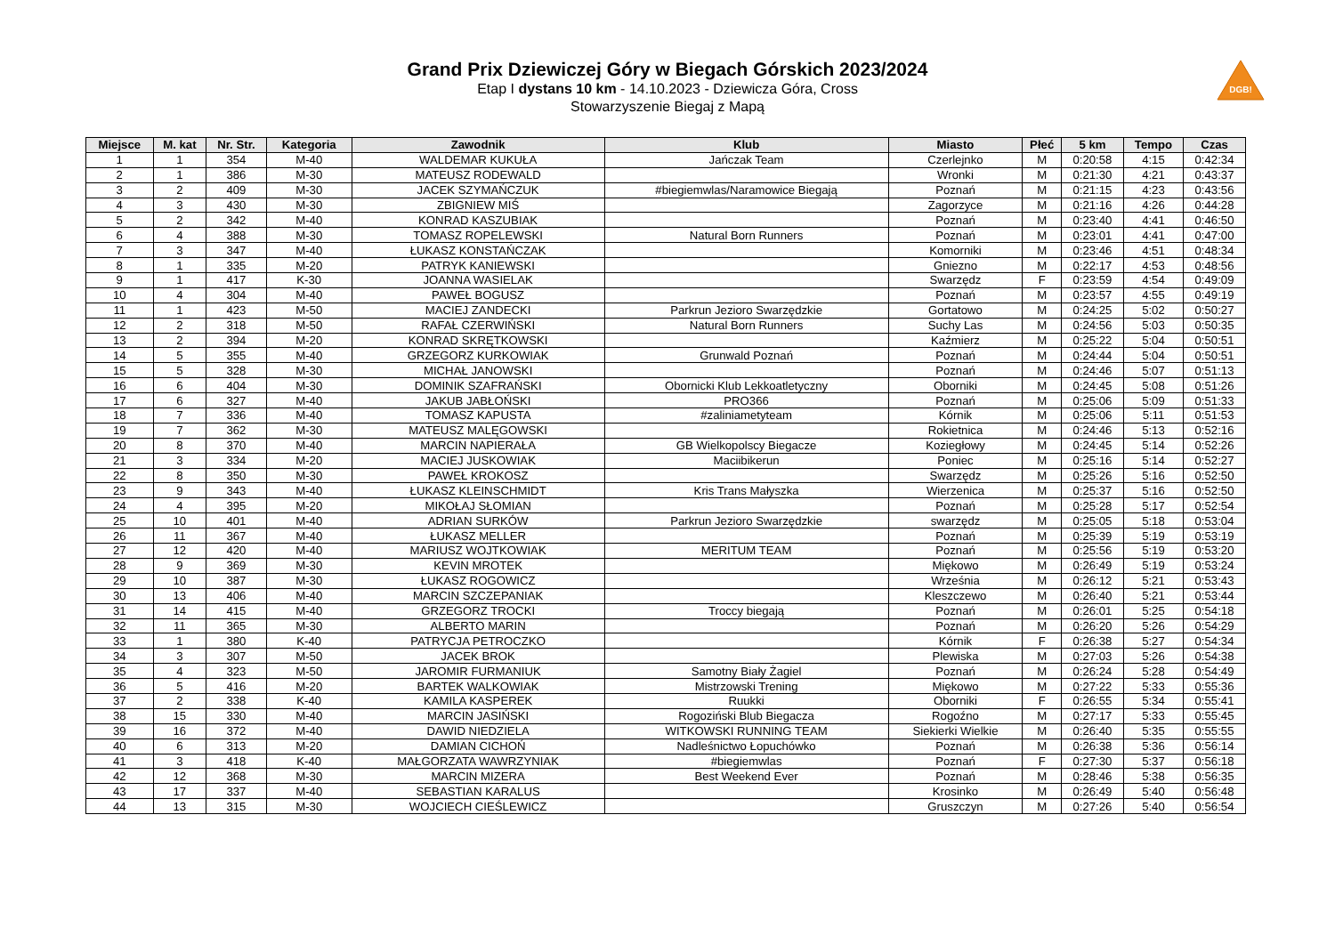Grand Prix Dziewiczej Góry w Biegach Górskich 2023/2024
Etap I dystans 10 km - 14.10.2023 - Dziewicza Góra, Cross
Stowarzyszenie Biegaj z Mapą
DGB!
| Miejsce | M. kat | Nr. Str. | Kategoria | Zawodnik | Klub | Miasto | Płeć | 5 km | Tempo | Czas |
| --- | --- | --- | --- | --- | --- | --- | --- | --- | --- | --- |
| 1 | 1 | 354 | M-40 | WALDEMAR KUKUŁA | Jańczak Team | Czerlejnko | M | 0:20:58 | 4:15 | 0:42:34 |
| 2 | 1 | 386 | M-30 | MATEUSZ RODEWALD | | Wronki | M | 0:21:30 | 4:21 | 0:43:37 |
| 3 | 2 | 409 | M-30 | JACEK SZYMAŃCZUK | #biegiemwlas/Naramowice Biegają | Poznań | M | 0:21:15 | 4:23 | 0:43:56 |
| 4 | 3 | 430 | M-30 | ZBIGNIEW MIŚ | | Zagorzyce | M | 0:21:16 | 4:26 | 0:44:28 |
| 5 | 2 | 342 | M-40 | KONRAD KASZUBIAK | | Poznań | M | 0:23:40 | 4:41 | 0:46:50 |
| 6 | 4 | 388 | M-30 | TOMASZ ROPELEWSKI | Natural Born Runners | Poznań | M | 0:23:01 | 4:41 | 0:47:00 |
| 7 | 3 | 347 | M-40 | ŁUKASZ KONSTAŃCZAK | | Komorniki | M | 0:23:46 | 4:51 | 0:48:34 |
| 8 | 1 | 335 | M-20 | PATRYK KANIEWSKI | | Gniezno | M | 0:22:17 | 4:53 | 0:48:56 |
| 9 | 1 | 417 | K-30 | JOANNA WASIELAK | | Swarzędz | F | 0:23:59 | 4:54 | 0:49:09 |
| 10 | 4 | 304 | M-40 | PAWEŁ BOGUSZ | | Poznań | M | 0:23:57 | 4:55 | 0:49:19 |
| 11 | 1 | 423 | M-50 | MACIEJ ZANDECKI | Parkrun Jezioro Swarzędzkie | Gortatowo | M | 0:24:25 | 5:02 | 0:50:27 |
| 12 | 2 | 318 | M-50 | RAFAŁ CZERWIŃSKI | Natural Born Runners | Suchy Las | M | 0:24:56 | 5:03 | 0:50:35 |
| 13 | 2 | 394 | M-20 | KONRAD SKRĘTKOWSKI | | Kaźmierz | M | 0:25:22 | 5:04 | 0:50:51 |
| 14 | 5 | 355 | M-40 | GRZEGORZ KURKOWIAK | Grunwald Poznań | Poznań | M | 0:24:44 | 5:04 | 0:50:51 |
| 15 | 5 | 328 | M-30 | MICHAŁ JANOWSKI | | Poznań | M | 0:24:46 | 5:07 | 0:51:13 |
| 16 | 6 | 404 | M-30 | DOMINIK SZAFRAŃSKI | Obornicki Klub Lekkoatletyczny | Oborniki | M | 0:24:45 | 5:08 | 0:51:26 |
| 17 | 6 | 327 | M-40 | JAKUB JABŁOŃSKI | PRO366 | Poznań | M | 0:25:06 | 5:09 | 0:51:33 |
| 18 | 7 | 336 | M-40 | TOMASZ KAPUSTA | #zaliniametyteam | Kórnik | M | 0:25:06 | 5:11 | 0:51:53 |
| 19 | 7 | 362 | M-30 | MATEUSZ MALĘGOWSKI | | Rokietnica | M | 0:24:46 | 5:13 | 0:52:16 |
| 20 | 8 | 370 | M-40 | MARCIN NAPIERAŁA | GB Wielkopolscy Biegacze | Koziegłowy | M | 0:24:45 | 5:14 | 0:52:26 |
| 21 | 3 | 334 | M-20 | MACIEJ JUSKOWIAK | Maciibikerun | Poniec | M | 0:25:16 | 5:14 | 0:52:27 |
| 22 | 8 | 350 | M-30 | PAWEŁ KROKOSZ | | Swarzędz | M | 0:25:26 | 5:16 | 0:52:50 |
| 23 | 9 | 343 | M-40 | ŁUKASZ KLEINSCHMIDT | Kris Trans Małyszka | Wierzenica | M | 0:25:37 | 5:16 | 0:52:50 |
| 24 | 4 | 395 | M-20 | MIKOŁAJ SŁOMIAN | | Poznań | M | 0:25:28 | 5:17 | 0:52:54 |
| 25 | 10 | 401 | M-40 | ADRIAN SURKÓW | Parkrun Jezioro Swarzędzkie | swarzędz | M | 0:25:05 | 5:18 | 0:53:04 |
| 26 | 11 | 367 | M-40 | ŁUKASZ MELLER | | Poznań | M | 0:25:39 | 5:19 | 0:53:19 |
| 27 | 12 | 420 | M-40 | MARIUSZ WOJTKOWIAK | MERITUM TEAM | Poznań | M | 0:25:56 | 5:19 | 0:53:20 |
| 28 | 9 | 369 | M-30 | KEVIN MROTEK | | Miękowo | M | 0:26:49 | 5:19 | 0:53:24 |
| 29 | 10 | 387 | M-30 | ŁUKASZ ROGOWICZ | | Września | M | 0:26:12 | 5:21 | 0:53:43 |
| 30 | 13 | 406 | M-40 | MARCIN SZCZEPANIAK | | Kleszczewo | M | 0:26:40 | 5:21 | 0:53:44 |
| 31 | 14 | 415 | M-40 | GRZEGORZ TROCKI | Troccy biegają | Poznań | M | 0:26:01 | 5:25 | 0:54:18 |
| 32 | 11 | 365 | M-30 | ALBERTO MARIN | | Poznań | M | 0:26:20 | 5:26 | 0:54:29 |
| 33 | 1 | 380 | K-40 | PATRYCJA PETROCZKO | | Kórnik | F | 0:26:38 | 5:27 | 0:54:34 |
| 34 | 3 | 307 | M-50 | JACEK BROK | | Plewiska | M | 0:27:03 | 5:26 | 0:54:38 |
| 35 | 4 | 323 | M-50 | JAROMIR FURMANIUK | Samotny Biały Żagiel | Poznań | M | 0:26:24 | 5:28 | 0:54:49 |
| 36 | 5 | 416 | M-20 | BARTEK WALKOWIAK | Mistrzowski Trening | Miękowo | M | 0:27:22 | 5:33 | 0:55:36 |
| 37 | 2 | 338 | K-40 | KAMILA KASPEREK | Ruukki | Oborniki | F | 0:26:55 | 5:34 | 0:55:41 |
| 38 | 15 | 330 | M-40 | MARCIN JASIŃSKI | Rogoziński Blub Biegacza | Rogoźno | M | 0:27:17 | 5:33 | 0:55:45 |
| 39 | 16 | 372 | M-40 | DAWID NIEDZIELA | WITKOWSKI RUNNING TEAM | Siekierki Wielkie | M | 0:26:40 | 5:35 | 0:55:55 |
| 40 | 6 | 313 | M-20 | DAMIAN CICHOŃ | Nadleśnictwo Łopuchówko | Poznań | M | 0:26:38 | 5:36 | 0:56:14 |
| 41 | 3 | 418 | K-40 | MAŁGORZATA WAWRZYNIAK | #biegiemwlas | Poznań | F | 0:27:30 | 5:37 | 0:56:18 |
| 42 | 12 | 368 | M-30 | MARCIN MIZERA | Best Weekend Ever | Poznań | M | 0:28:46 | 5:38 | 0:56:35 |
| 43 | 17 | 337 | M-40 | SEBASTIAN KARALUS | | Krosinko | M | 0:26:49 | 5:40 | 0:56:48 |
| 44 | 13 | 315 | M-30 | WOJCIECH CIEŚLEWICZ | | Gruszczyn | M | 0:27:26 | 5:40 | 0:56:54 |